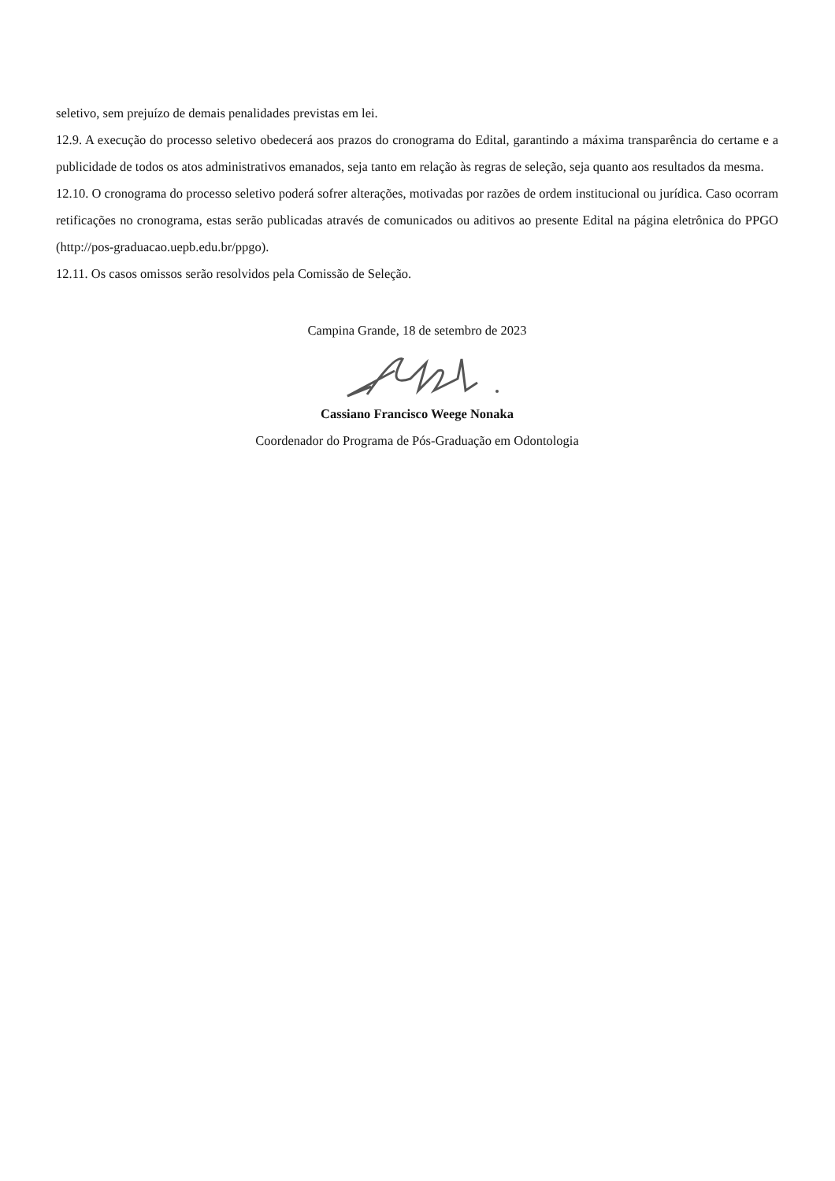seletivo, sem prejuízo de demais penalidades previstas em lei.
12.9. A execução do processo seletivo obedecerá aos prazos do cronograma do Edital, garantindo a máxima transparência do certame e a publicidade de todos os atos administrativos emanados, seja tanto em relação às regras de seleção, seja quanto aos resultados da mesma.
12.10. O cronograma do processo seletivo poderá sofrer alterações, motivadas por razões de ordem institucional ou jurídica. Caso ocorram retificações no cronograma, estas serão publicadas através de comunicados ou aditivos ao presente Edital na página eletrônica do PPGO (http://pos-graduacao.uepb.edu.br/ppgo).
12.11. Os casos omissos serão resolvidos pela Comissão de Seleção.
Campina Grande, 18 de setembro de 2023
Cassiano Francisco Weege Nonaka
Coordenador do Programa de Pós-Graduação em Odontologia